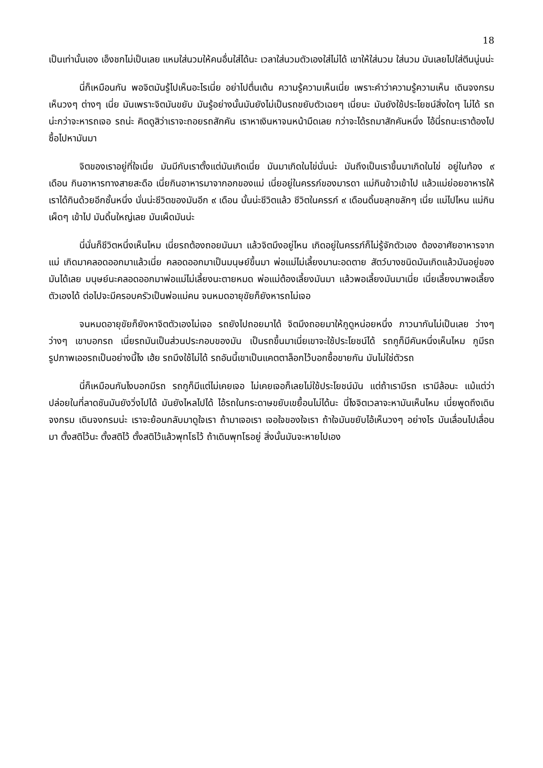18
เป็นเท่านั้นเอง เอ็งชกไม่เป็นเลย แหมใส่นวมให้คนอื่นใส่ได้นะ เวลาใส่นวมตัวเองใส่ไม่ได้ เขาให้ใส่นวม ใส่นวม มันเลยไปใส่ตีนนู่นน่ะ
นี่ก็เหมือนกัน พอจิตมันรู้ไปเห็นอะไรเนี่ย อย่าไปตื่นเต้น ความรู้ความเห็นเนี่ย เพราะคำว่าความรู้ความเห็น เดินจงกรม เห็นวงๆ ต่างๆ เนี่ย มันเพราะจิตมันขยับ มันรู้อย่างนั้นมันยังไม่เป็นรถขยับตัวเฉยๆ เนี่ยนะ มันยังใช้ประโยชน์สิ่งใดๆ ไม่ได้ รถน่ะกว่าจะหารถเจอ รถน่ะ คิดดูสิว่าเราจะถอยรถสักคัน เราหาเงินหาจนหน้ามืดเลย กว่าจะได้รถมาสักคันหนึ่ง ไอ้นี่รถนะเราต้องไปซื้อไปหามันมา
จิตของเราอยู่ที่ใจเนี่ย มันมีกับเราตั้งแต่มันเกิดเนี่ย มันมาเกิดในไข่นั่นน่ะ มันถึงเป็นเราขึ้นมาเกิดในไข่ อยู่ในท้อง ๙ เดือน กินอาหารทางสายสะดือ เนี่ยกินอาหารมาจากอกของแม่ เนี่ยอยู่ในครรภ์ของมารดา แม่กินข้าวเข้าไป แล้วแม่ย่อยอาหารให้เราได้กินด้วยอีกชั้นหนึ่ง นั่นน่ะชีวิตของมันอีก ๙ เดือน นั้นน่ะชีวิตแล้ว ชีวิตในครรภ์ ๙ เดือนดิ้นขลุกขลักๆ เนี่ย แม่ไปไหน แม่กินเผ็ดๆ เข้าไป มันดิ้นใหญ่เลย มันเผ็ดมันน่ะ
นี่นั่นก็ชีวิตหนึ่งเห็นไหม เนี่ยรถต้องถอยมันมา แล้วจิตมึงอยู่ไหน เกิดอยู่ในครรภ์ก็ไม่รู้จักตัวเอง ต้องอาศัยอาหารจากแม่ เกิดมาคลอดออกมาแล้วเนี่ย คลอดออกมาเป็นมนุษย์ขึ้นมา พ่อแม่ไม่เลี้ยงมานะอดตาย สัตว์บางชนิดมันเกิดแล้วมันอยู่ของมันได้เลย มนุษย์นะคลอดออกมาพ่อแม่ไม่เลี้ยงนะตายหมด พ่อแม่ต้องเลี้ยงมันมา แล้วพอเลี้ยงมันมาเนี่ย เนี่ยเลี้ยงมาพอเลี้ยงตัวเองได้ ต่อไปจะมีครอบครัวเป็นพ่อแม่คน จนหมดอายุขัยก็ยังหารถไม่เจอ
จนหมดอายุขัยก็ยังหาจิตตัวเองไม่เจอ รถยังไปถอยมาได้ จิตมึงถอยมาให้กูดูหน่อยหนึ่ง ภาวนากันไม่เป็นเลย ว่างๆ ว่างๆ เขาบอกรถ เนี่ยรถมันเป็นส่วนประกอบของมัน เป็นรถขึ้นมาเนี่ยเขาจะใช้ประโยชน์ได้ รถกูก็มีคันหนึ่งเห็นไหม กูมีรถรูปภาพเออรถเป็นอย่างนี้ไง เฮ้ย รถมึงใช้ไม่ได้ รถอันนี้เขาเป็นแคตตาล็อกไว้บอกซื้อขายกัน มันไม่ใช่ตัวรถ
นี่ก็เหมือนกันไงบอกมีรถ รถกูก็มีแต่ไม่เคยเจอ ไม่เคยเจอก็เลยไม่ใช้ประโยชน์มัน แต่ถ้าเรามีรถ เรามีล้อนะ แม้แต่ว่าปล่อยในที่ลาดชันมันยังวิ่งไปได้ มันยังไหลไปได้ ไอ้รถในกระดาษขยับเขยื้อนไม่ได้นะ นี่ไงจิตเวลาจะหามันเห็นไหม เนี่ยพูดถึงเดินจงกรม เดินจงกรมน่ะ เราจะย้อนกลับมาดูใจเรา ถ้ามาเจอเรา เจอใจของใจเรา ถ้าใจมันขยับไอ้เห็นวงๆ อย่างไร มันเลื่อนไปเลื่อนมา ตั้งสติไว้นะ ตั้งสติไว้ ตั้งสติไว้แล้วพุทโธไว้ ถ้าเดินพุทโธอยู่ สิ่งนั้นมันจะหายไปเอง